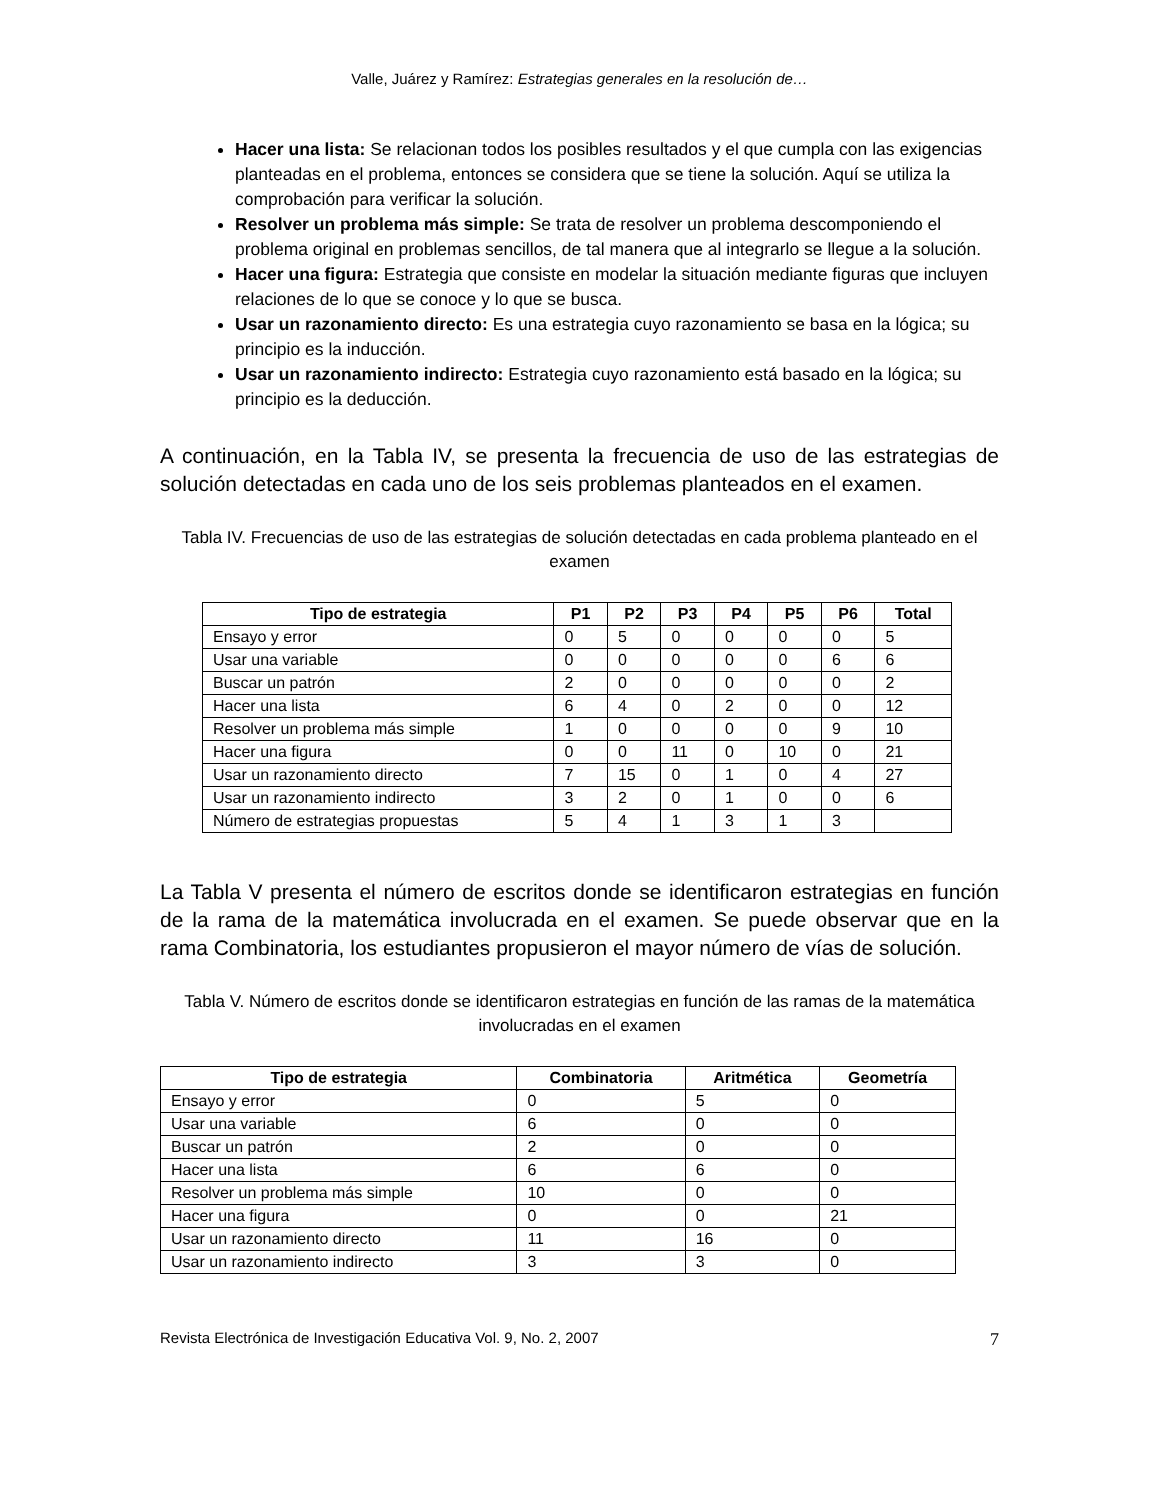Valle, Juárez y Ramírez: Estrategias generales en la resolución de…
Hacer una lista: Se relacionan todos los posibles resultados y el que cumpla con las exigencias planteadas en el problema, entonces se considera que se tiene la solución. Aquí se utiliza la comprobación para verificar la solución.
Resolver un problema más simple: Se trata de resolver un problema descomponiendo el problema original en problemas sencillos, de tal manera que al integrarlo se llegue a la solución.
Hacer una figura: Estrategia que consiste en modelar la situación mediante figuras que incluyen relaciones de lo que se conoce y lo que se busca.
Usar un razonamiento directo: Es una estrategia cuyo razonamiento se basa en la lógica; su principio es la inducción.
Usar un razonamiento indirecto: Estrategia cuyo razonamiento está basado en la lógica; su principio es la deducción.
A continuación, en la Tabla IV, se presenta la frecuencia de uso de las estrategias de solución detectadas en cada uno de los seis problemas planteados en el examen.
Tabla IV. Frecuencias de uso de las estrategias de solución detectadas en cada problema planteado en el examen
| Tipo de estrategia | P1 | P2 | P3 | P4 | P5 | P6 | Total |
| --- | --- | --- | --- | --- | --- | --- | --- |
| Ensayo y error | 0 | 5 | 0 | 0 | 0 | 0 | 5 |
| Usar una variable | 0 | 0 | 0 | 0 | 0 | 6 | 6 |
| Buscar un patrón | 2 | 0 | 0 | 0 | 0 | 0 | 2 |
| Hacer una lista | 6 | 4 | 0 | 2 | 0 | 0 | 12 |
| Resolver un problema más simple | 1 | 0 | 0 | 0 | 0 | 9 | 10 |
| Hacer una figura | 0 | 0 | 11 | 0 | 10 | 0 | 21 |
| Usar un razonamiento directo | 7 | 15 | 0 | 1 | 0 | 4 | 27 |
| Usar un razonamiento indirecto | 3 | 2 | 0 | 1 | 0 | 0 | 6 |
| Número de estrategias propuestas | 5 | 4 | 1 | 3 | 1 | 3 | |
La Tabla V presenta el número de escritos donde se identificaron estrategias en función de la rama de la matemática involucrada en el examen. Se puede observar que en la rama Combinatoria, los estudiantes propusieron el mayor número de vías de solución.
Tabla V. Número de escritos donde se identificaron estrategias en función de las ramas de la matemática involucradas en el examen
| Tipo de estrategia | Combinatoria | Aritmética | Geometría |
| --- | --- | --- | --- |
| Ensayo y error | 0 | 5 | 0 |
| Usar una variable | 6 | 0 | 0 |
| Buscar un patrón | 2 | 0 | 0 |
| Hacer una lista | 6 | 6 | 0 |
| Resolver un problema más simple | 10 | 0 | 0 |
| Hacer una figura | 0 | 0 | 21 |
| Usar un razonamiento directo | 11 | 16 | 0 |
| Usar un razonamiento indirecto | 3 | 3 | 0 |
Revista Electrónica de Investigación Educativa Vol. 9, No. 2, 2007 7